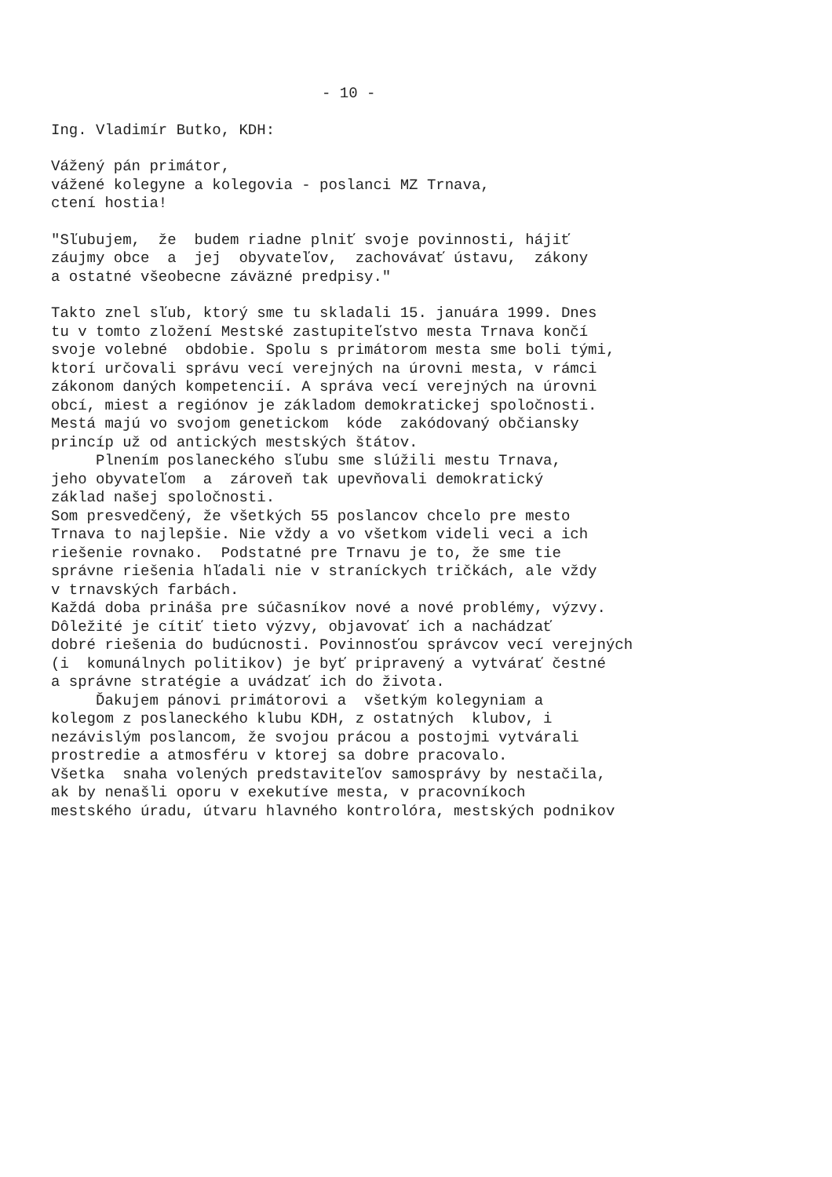- 10 -
Ing. Vladimír Butko, KDH:
Vážený pán primátor, vážené kolegyne a kolegovia - poslanci MZ Trnava, ctení hostia!
"Sľubujem, že budem riadne plniť svoje povinnosti, hájiť záujmy obce a jej obyvateľov, zachovávať ústavu, zákony a ostatné všeobecne záväzné predpisy."
Takto znel sľub, ktorý sme tu skladali 15. januára 1999. Dnes tu v tomto zložení Mestské zastupiteľstvo mesta Trnava končí svoje volebné obdobie. Spolu s primátorom mesta sme boli tými, ktorí určovali správu vecí verejných na úrovni mesta, v rámci zákonom daných kompetencií. A správa vecí verejných na úrovni obcí, miest a regiónov je základom demokratickej spoločnosti. Mestá majú vo svojom genetickom kóde zakódovaný občiansky princíp už od antických mestských štátov. Plnením poslaneckého sľubu sme slúžili mestu Trnava, jeho obyvateľom a zároveň tak upevňovali demokratický základ našej spoločnosti. Som presvedčený, že všetkých 55 poslancov chcelo pre mesto Trnava to najlepšie. Nie vždy a vo všetkom videli veci a ich riešenie rovnako. Podstatné pre Trnavu je to, že sme tie správne riešenia hľadali nie v straníckych tričkách, ale vždy v trnavských farbách. Každá doba prináša pre súčasníkov nové a nové problémy, výzvy. Dôležité je cítiť tieto výzvy, objavovať ich a nachádzať dobré riešenia do budúcnosti. Povinnosťou správcov vecí verejných (i komunálnych politikov) je byť pripravený a vytvárať čestné a správne stratégie a uvádzať ich do života. Ďakujem pánovi primátorovi a všetkým kolegyniam a kolegom z poslaneckého klubu KDH, z ostatných klubov, i nezávislým poslancom, že svojou prácou a postojmi vytvárali prostredie a atmosféru v ktorej sa dobre pracovalo. Všetka snaha volených predstaviteľov samosprávy by nestačila, ak by nenašli oporu v exekutíve mesta, v pracovníkoch mestského úradu, útvaru hlavného kontrolóra, mestských podnikov